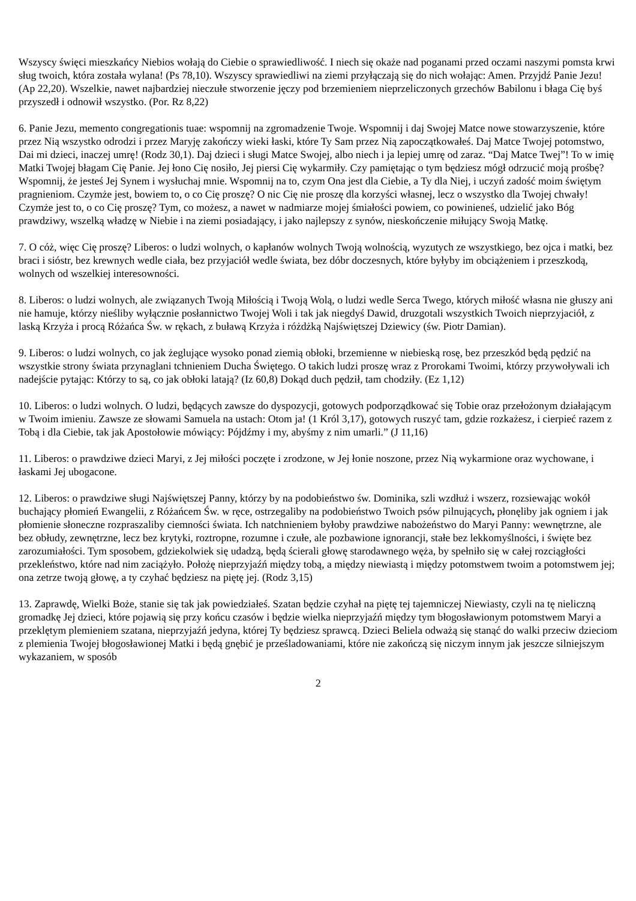Wszyscy święci mieszkańcy Niebios wołają do Ciebie o sprawiedliwość. I niech się okaże nad poganami przed oczami naszymi pomsta krwi sług twoich, która została wylana! (Ps 78,10). Wszyscy sprawiedliwi na ziemi przyłączają się do nich wołając: Amen. Przyjdź Panie Jezu! (Ap 22,20). Wszelkie, nawet najbardziej nieczułe stworzenie jęczy pod brzemieniem nieprzeliczonych grzechów Babilonu i błaga Cię byś przyszedł i odnowił wszystko. (Por. Rz 8,22)
6. Panie Jezu, memento congregationis tuae: wspomnij na zgromadzenie Twoje. Wspomnij i daj Swojej Matce nowe stowarzyszenie, które przez Nią wszystko odrodzi i przez Maryję zakończy wieki łaski, które Ty Sam przez Nią zapoczątkowałeś. Daj Matce Twojej potomstwo, Dai mi dzieci, inaczej umrę! (Rodz 30,1). Daj dzieci i sługi Matce Swojej, albo niech i ja lepiej umrę od zaraz. “Daj Matce Twej”! To w imię Matki Twojej błagam Cię Panie. Jej łono Cię nosiło, Jej piersi Cię wykarmiły. Czy pamiętając o tym będziesz mógł odrzucić moją prośbę? Wspomnij, że jesteś Jej Synem i wysłuchaj mnie. Wspomnij na to, czym Ona jest dla Ciebie, a Ty dla Niej, i uczyń zadość moim świętym pragnieniom. Czymże jest, bowiem to, o co Cię proszę? O nic Cię nie proszę dla korzyści własnej, lecz o wszystko dla Twojej chwały! Czymże jest to, o co Cię proszę? Tym, co możesz, a nawet w nadmiarze mojej śmiałości powiem, co powinieneś, udzielić jako Bóg prawdziwy, wszelką władzę w Niebie i na ziemi posiadający, i jako najlepszy z synów, nieskończenie miłujący Swoją Matkę.
7. O cóż, więc Cię proszę? Liberos: o ludzi wolnych, o kapłanów wolnych Twoją wolnością, wyzutych ze wszystkiego, bez ojca i matki, bez braci i sióstr, bez krewnych wedle ciała, bez przyjaciół wedle świata, bez dóbr doczesnych, które byłyby im obciążeniem i przeszkodą, wolnych od wszelkiej interesowności.
8. Liberos: o ludzi wolnych, ale związanych Twoją Miłością i Twoją Wolą, o ludzi wedle Serca Twego, których miłość własna nie głuszy ani nie hamuje, którzy nieśliby wyłącznie posłannictwo Twojej Woli i tak jak niegdyś Dawid, druzgotali wszystkich Twoich nieprzyjaciół, z laską Krzyża i procą Różańca Św. w rękach, z buławą Krzyża i różdżką Najświętszej Dziewicy (św. Piotr Damian).
9. Liberos: o ludzi wolnych, co jak żeglujące wysoko ponad ziemią obłoki, brzemienne w niebieską rosę, bez przeszkód będą pędzić na wszystkie strony świata przynaglani tchnieniem Ducha Świętego. O takich ludzi proszę wraz z Prorokami Twoimi, którzy przywoływali ich nadejście pytając: Którzy to są, co jak obłoki latają? (Iz 60,8) Dokąd duch pędził, tam chodziły. (Ez 1,12)
10. Liberos: o ludzi wolnych. O ludzi, będących zawsze do dyspozycji, gotowych podporządkować się Tobie oraz przełożonym działającym w Twoim imieniu. Zawsze ze słowami Samuela na ustach: Otom ja! (1 Król 3,17), gotowych ruszyć tam, gdzie rozkażesz, i cierpieć razem z Tobą i dla Ciebie, tak jak Apostołowie mówiący: Pójdźmy i my, abyśmy z nim umarli.” (J 11,16)
11. Liberos: o prawdziwe dzieci Maryi, z Jej miłości poczęte i zrodzone, w Jej łonie noszone, przez Nią wykarmione oraz wychowane, i łaskami Jej ubogacone.
12. Liberos: o prawdziwe sługi Najświętszej Panny, którzy by na podobieństwo św. Dominika, szli wzdłuż i wszerz, rozsiewając wokół buchający płomień Ewangelii, z Różańcem Św. w ręce, ostrzegaliby na podobieństwo Twoich psów pilnujących, płonęliby jak ogniem i jak płomienie słoneczne rozpraszaliby ciemności świata. Ich natchnieniem byłoby prawdziwe nabożeństwo do Maryi Panny: wewnętrzne, ale bez obłudy, zewnętrzne, lecz bez krytyki, roztropne, rozumne i czułe, ale pozbawione ignorancji, stałe bez lekkomyślności, i święte bez zarozumiałości. Tym sposobem, gdziekolwiek się udadzą, będą ścierali głowę starodawnego węża, by spełniło się w całej rozciągłości przekleństwo, które nad nim zaciążyło. Położę nieprzyjaźń między tobą, a między niewiastą i między potomstwem twoim a potomstwem jej; ona zetrze twoją głowę, a ty czyhać będziesz na piętę jej. (Rodz 3,15)
13. Zaprawdę, Wielki Boże, stanie się tak jak powiedziałeś. Szatan będzie czyhał na piętę tej tajemniczej Niewiasty, czyli na tę nieliczną gromadkę Jej dzieci, które pojawią się przy końcu czasów i będzie wielka nieprzyjaźń między tym błogosławionym potomstwem Maryi a przeklętym plemieniem szatana, nieprzyjaźń jedyna, której Ty będziesz sprawcą. Dzieci Beliela odważą się stanąć do walki przeciw dzieciom z plemienia Twojej błogosławionej Matki i będą gnębić je prześladowaniami, które nie zakończą się niczym innym jak jeszcze silniejszym wykazaniem, w sposób
2